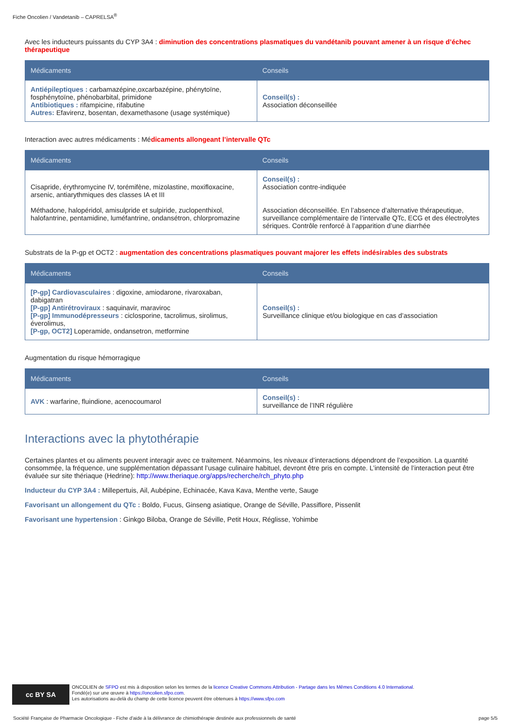Fiche Oncolien / Vandetanib – CAPRELSA<sup>®</sup>
Avec les inducteurs puissants du CYP 3A4 : diminution des concentrations plasmatiques du vandétanib pouvant amener à un risque d’échec thérapeutique
| Médicaments | Conseils |
| --- | --- |
| Antiépileptiques : carbamazépine,oxcarbazépine, phénytoïne, fosphénytoïne, phénobarbital, primidone Antibiotiques : rifampicine, rifabutine Autres: Efavirenz, bosentan, dexamethasone (usage systémique) | Conseil(s) : Association déconseillée |
Interaction avec autres médicaments : Médicaments allongeant l’intervalle QTc
| Médicaments | Conseils |
| --- | --- |
| Cisapride, érythromycine IV, torémifène, mizolastine, moxifloxacine, arsenic, antiarythmiques des classes IA et III Méthadone, halopéridol, amisulpride et sulpiride, zuclopenthixol, halofantrine, pentamidine, luméfantrine, ondansétron, chlorpromazine | Conseil(s) : Association contre-indiquée Association déconseillée. En l’absence d’alternative thérapeutique, surveillance complémentaire de l’intervalle QTc, ECG et des électrolytes sériques. Contrôle renforcé à l’apparition d’une diarrhée |
Substrats de la P-gp et OCT2 : augmentation des concentrations plasmatiques pouvant majorer les effets indésirables des substrats
| Médicaments | Conseils |
| --- | --- |
| [P-gp] Cardiovasculaires : digoxine, amiodarone, rivaroxaban, dabigatran [P-gp] Antirétroviraux : saquinavir, maraviroc [P-gp] Immunodépresseurs : ciclosporine, tacrolimus, sirolimus, éverolimus, [P-gp, OCT2] Loperamide, ondansetron, metformine | Conseil(s) : Surveillance clinique et/ou biologique en cas d’association |
Augmentation du risque hémorragique
| Médicaments | Conseils |
| --- | --- |
| AVK : warfarine, fluindione, acenocoumarol | Conseil(s) : surveillance de l’INR régulière |
Interactions avec la phytothérapie
Certaines plantes et ou aliments peuvent interagir avec ce traitement. Néanmoins, les niveaux d’interactions dépendront de l’exposition. La quantité consommée, la fréquence, une supplémentation dépassant l’usage culinaire habituel, devront être pris en compte. L’intensité de l’interaction peut être évaluée sur site thériaque (Hedrine): http://www.theriaque.org/apps/recherche/rch_phyto.php
Inducteur du CYP 3A4 : Millepertuis, Ail, Aubépine, Echinacée, Kava Kava, Menthe verte, Sauge
Favorisant un allongement du QTc : Boldo, Fucus, Ginseng asiatique, Orange de Séville, Passiflore, Pissenlit
Favorisant une hypertension : Ginkgo Biloba, Orange de Séville, Petit Houx, Réglisse, Yohimbe
cc BY SA
ONCOLIEN de SFPO est mis à disposition selon les termes de la licence Creative Commons Attribution - Partage dans les Mêmes Conditions 4.0 International.
Fondé(e) sur une œuvre à https://oncolien.sfpo.com.
Les autorisations au-delà du champ de cette licence peuvent être obtenues à https://www.sfpo.com
Société Française de Pharmacie Oncologique - Fiche d'aide à la délivrance de chimiothérapie destinée aux professionnels de santé page 5/5